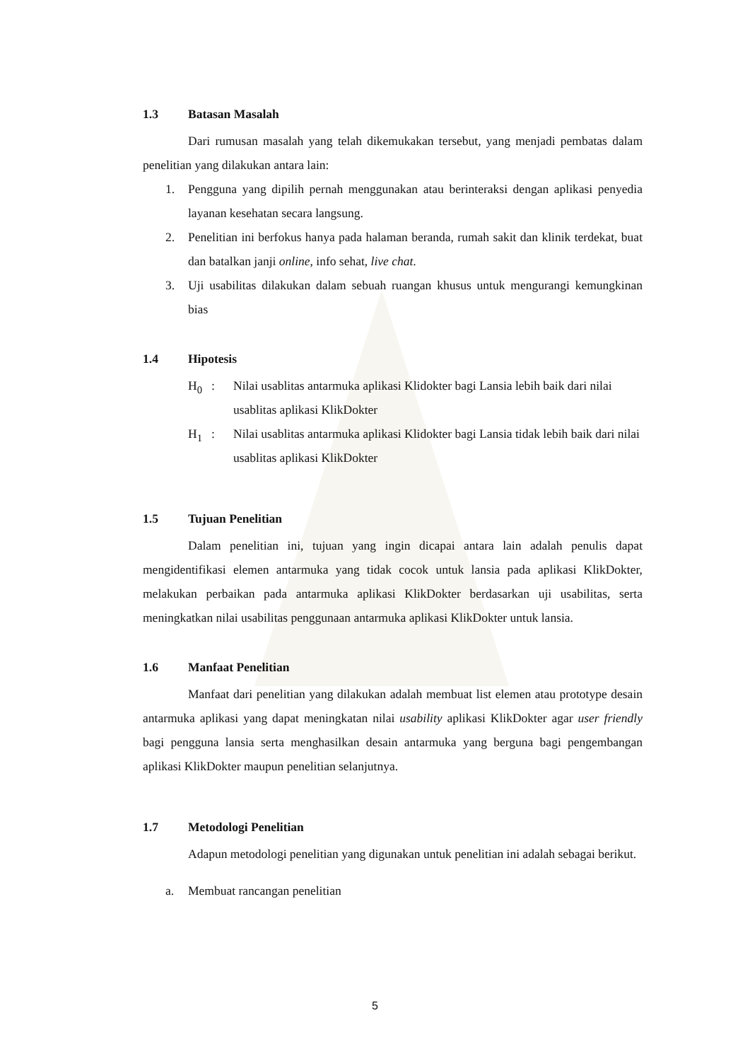1.3 Batasan Masalah
Dari rumusan masalah yang telah dikemukakan tersebut, yang menjadi pembatas dalam penelitian yang dilakukan antara lain:
1. Pengguna yang dipilih pernah menggunakan atau berinteraksi dengan aplikasi penyedia layanan kesehatan secara langsung.
2. Penelitian ini berfokus hanya pada halaman beranda, rumah sakit dan klinik terdekat, buat dan batalkan janji online, info sehat, live chat.
3. Uji usabilitas dilakukan dalam sebuah ruangan khusus untuk mengurangi kemungkinan bias
1.4 Hipotesis
H<sub>0</sub> : Nilai usablitas antarmuka aplikasi Klidokter bagi Lansia lebih baik dari nilai usablitas aplikasi KlikDokter
H<sub>1</sub> : Nilai usablitas antarmuka aplikasi Klidokter bagi Lansia tidak lebih baik dari nilai usablitas aplikasi KlikDokter
1.5 Tujuan Penelitian
Dalam penelitian ini, tujuan yang ingin dicapai antara lain adalah penulis dapat mengidentifikasi elemen antarmuka yang tidak cocok untuk lansia pada aplikasi KlikDokter, melakukan perbaikan pada antarmuka aplikasi KlikDokter berdasarkan uji usabilitas, serta meningkatkan nilai usabilitas penggunaan antarmuka aplikasi KlikDokter untuk lansia.
1.6 Manfaat Penelitian
Manfaat dari penelitian yang dilakukan adalah membuat list elemen atau prototype desain antarmuka aplikasi yang dapat meningkatan nilai usability aplikasi KlikDokter agar user friendly bagi pengguna lansia serta menghasilkan desain antarmuka yang berguna bagi pengembangan aplikasi KlikDokter maupun penelitian selanjutnya.
1.7 Metodologi Penelitian
Adapun metodologi penelitian yang digunakan untuk penelitian ini adalah sebagai berikut.
a. Membuat rancangan penelitian
5